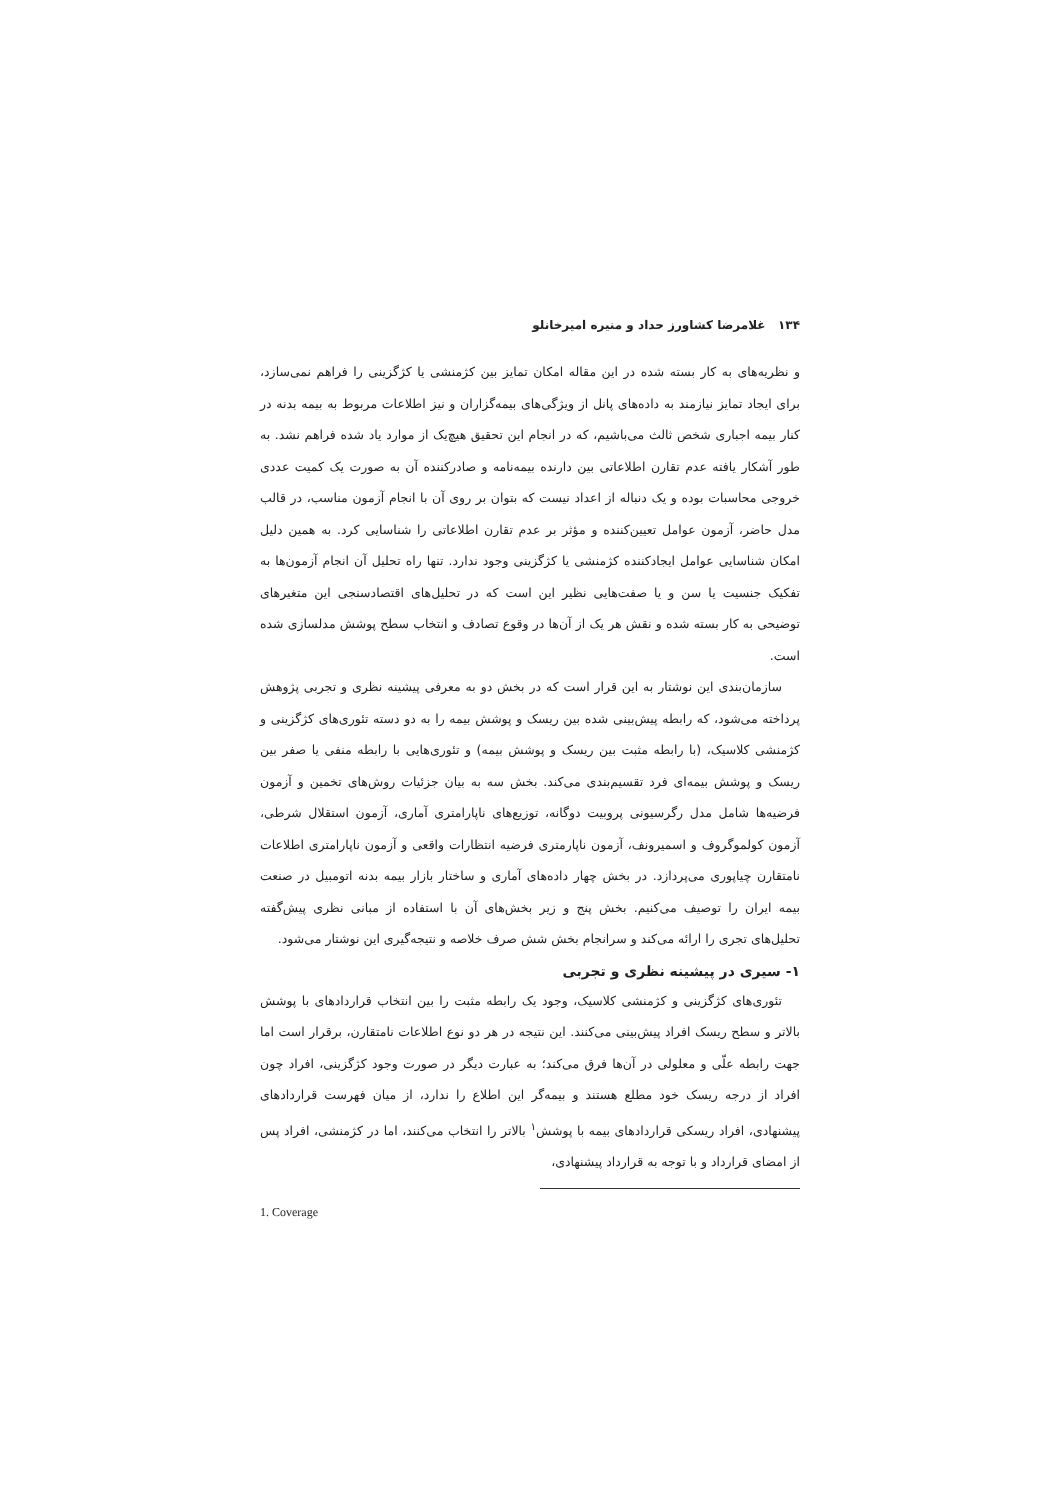۱۳۴ غلامرضا کشاورز حداد و منیره امیرخانلو
و نظریه‌های به کار بسته شده در این مقاله امکان تمایز بین کژمنشی یا کژگزینی را فراهم نمی‌سازد، برای ایجاد تمایز نیازمند به داده‌های پانل از ویژگی‌های بیمه‌گزاران و نیز اطلاعات مربوط به بیمه بدنه در کنار بیمه اجباری شخص ثالث می‌باشیم، که در انجام این تحقیق هیچ‌یک از موارد یاد شده فراهم نشد. به طور آشکار یافته عدم تقارن اطلاعاتی بین دارنده بیمه‌نامه و صادرکننده آن به صورت یک کمیت عددی خروجی محاسبات بوده و یک دنباله از اعداد نیست که بتوان بر روی آن با انجام آزمون مناسب، در قالب مدل حاضر، آزمون عوامل تعیین‌کننده و مؤثر بر عدم تقارن اطلاعاتی را شناسایی کرد. به همین دلیل امکان شناسایی عوامل ایجادکننده کژمنشی یا کژگزینی وجود ندارد. تنها راه تحلیل آن انجام آزمون‌ها به تفکیک جنسیت یا سن و یا صفت‌هایی نظیر این است که در تحلیل‌های اقتصادسنجی این متغیرهای توضیحی به کار بسته شده و نقش هر یک از آن‌ها در وقوع تصادف و انتخاب سطح پوشش مدلسازی شده است.
سازمان‌بندی این نوشتار به این قرار است که در بخش دو به معرفی پیشینه نظری و تجربی پژوهش پرداخته می‌شود، که رابطه پیش‌بینی شده بین ریسک و پوشش بیمه را به دو دسته تئوری‌های کژگزینی و کژمنشی کلاسیک، (با رابطه مثبت بین ریسک و پوشش بیمه) و تئوری‌هایی با رابطه منفی یا صفر بین ریسک و پوشش بیمه‌ای فرد تقسیم‌بندی می‌کند. بخش سه به بیان جزئیات روش‌های تخمین و آزمون فرضیه‌ها شامل مدل رگرسیونی پروبیت دوگانه، توزیع‌های ناپارامتری آماری، آزمون استقلال شرطی، آزمون کولموگروف و اسمیرونف، آزمون ناپارمتری فرضیه انتظارات واقعی و آزمون ناپارامتری اطلاعات نامتقارن چیاپوری می‌پردازد. در بخش چهار داده‌های آماری و ساختار بازار بیمه بدنه اتومبیل در صنعت بیمه ایران را توصیف می‌کنیم. بخش پنج و زیر بخش‌های آن با استفاده از مبانی نظری پیش‌گفته تحلیل‌های تجری را ارائه می‌کند و سرانجام بخش شش صرف خلاصه و نتیجه‌گیری این نوشتار می‌شود.
۱- سیری در پیشینه نظری و تجربی
تئوری‌های کژگزینی و کژمنشی کلاسیک، وجود یک رابطه مثبت را بین انتخاب قراردادهای با پوشش بالاتر و سطح ریسک افراد پیش‌بینی می‌کنند. این نتیجه در هر دو نوع اطلاعات نامتقارن، برقرار است اما جهت رابطه علّی و معلولی در آن‌ها فرق می‌کند؛ به عبارت دیگر در صورت وجود کژگزینی، افراد چون افراد از درجه ریسک خود مطلع هستند و بیمه‌گر این اطلاع را ندارد، از میان فهرست قراردادهای پیشنهادی، افراد ریسکی قراردادهای بیمه با پوشش<sup>۱</sup> بالاتر را انتخاب می‌کنند، اما در کژمنشی، افراد پس از امضای قرارداد و با توجه به قرارداد پیشنهادی،
1. Coverage